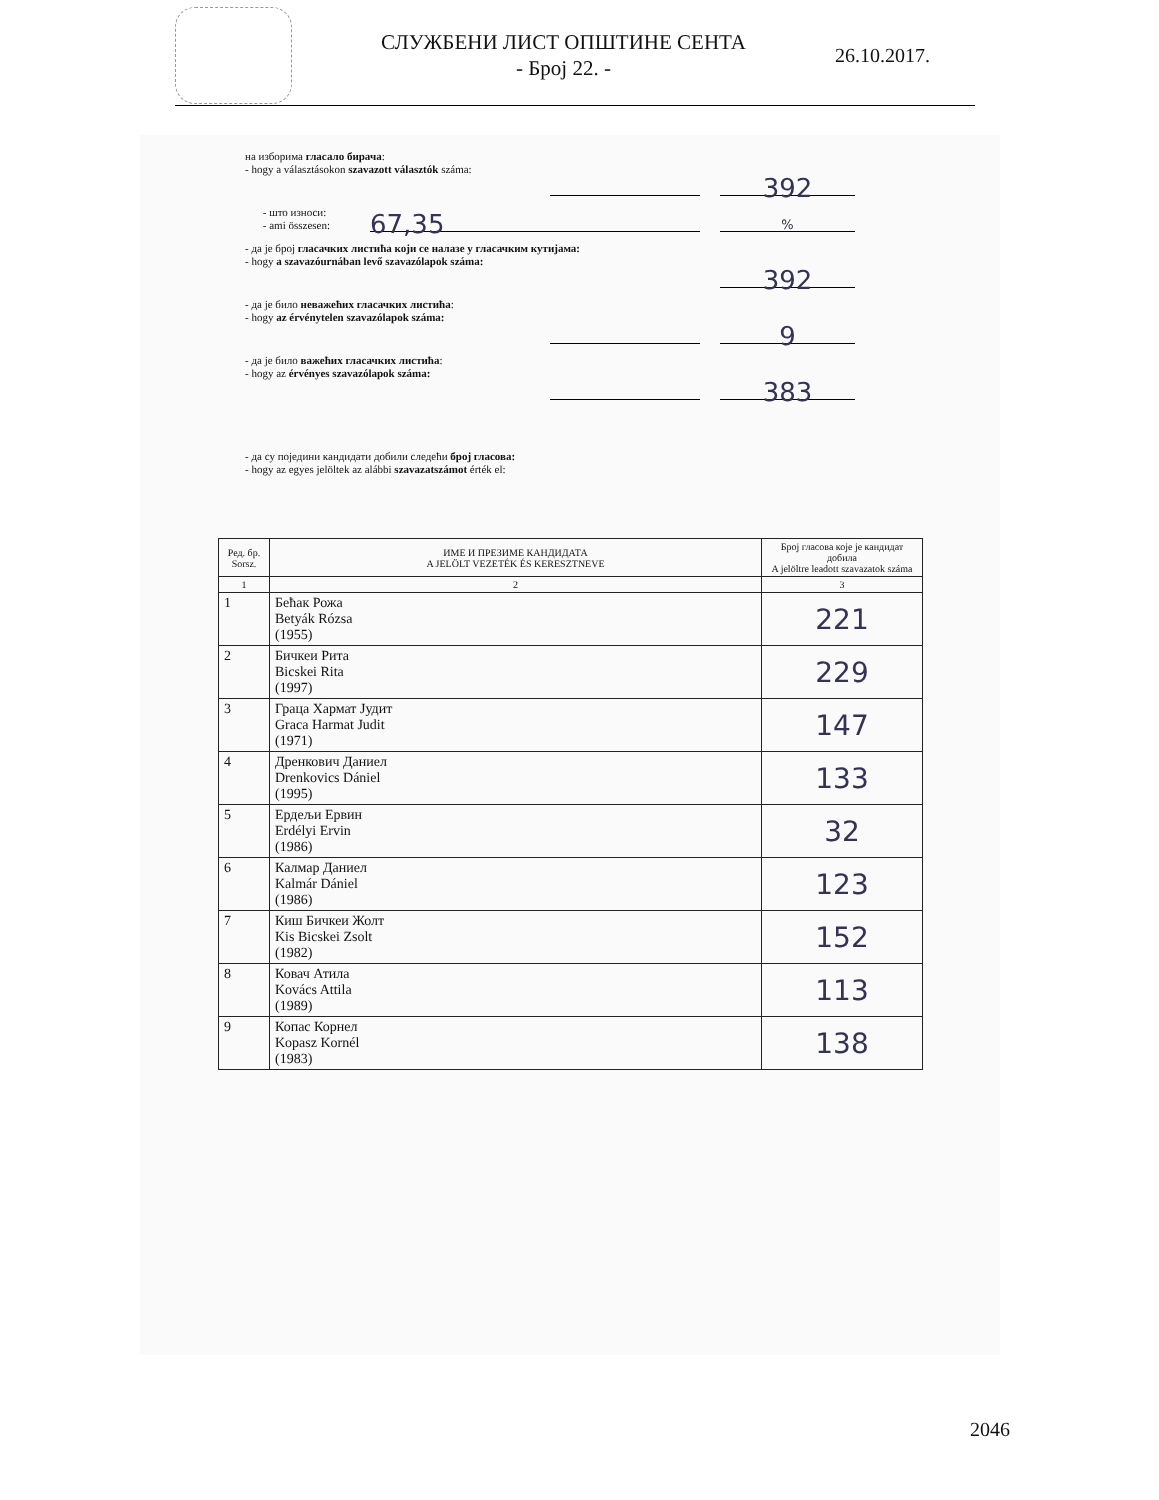СЛУЖБЕНИ ЛИСТ ОПШТИНЕ СЕНТА
- Број 22. -
26.10.2017.
на изборима гласало бирача:
- hogy a választásokon szavazott választók száma:
392
- што износи:
- ami összesen:
67,35
%
- да је број гласачких листића који се налазе у гласачким кутијама:
- hogy a szavazóurnában levő szavazólapok száma:
392
- да је било неважећих гласачких листића:
- hogy az érvénytelen szavazólapok száma:
9
- да је било важећих гласачких листића:
- hogy az érvényes szavazólapok száma:
383
- да су поједини кандидати добили следећи број гласова:
- hogy az egyes jelöltek az alábbi szavazatszámot érték el:
| Ред. бр. Sorsz. | ИМЕ И ПРЕЗИМЕ КАНДИДАТА A JELÖLT VEZETÉK ÉS KERESZTNEVE | Број гласова које је кандидат добила A jelöltre leadott szavazatok száma |
| --- | --- | --- |
| 1 | 2 | 3 |
| 1 | Бећак Рожа Betyák Rózsa (1955) | 221 |
| 2 | Бичкеи Рита Bicskei Rita (1997) | 229 |
| 3 | Граца Хармат Јудит Graca Harmat Judit (1971) | 147 |
| 4 | Дренкович Даниел Drenkovics Dániel (1995) | 133 |
| 5 | Ердељи Ервин Erdélyi Ervin (1986) | 32 |
| 6 | Калмар Даниел Kalmár Dániel (1986) | 123 |
| 7 | Киш Бичкеи Жолт Kis Bicskei Zsolt (1982) | 152 |
| 8 | Ковач Атила Kovács Attila (1989) | 113 |
| 9 | Копас Корнел Kopasz Kornél (1983) | 138 |
2046